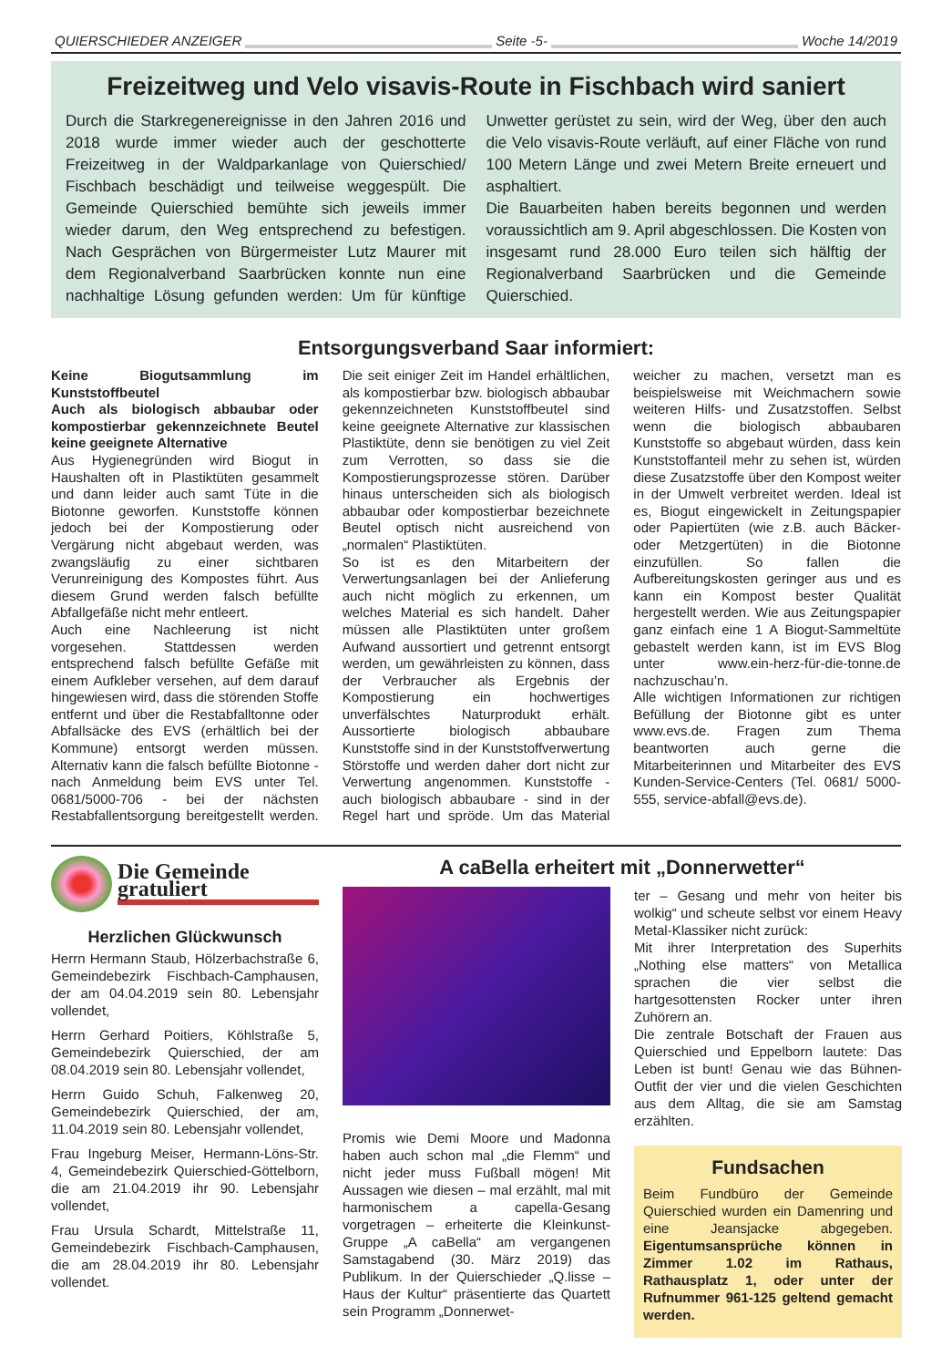QUIERSCHIEDER ANZEIGER Seite -5- Woche 14/2019
Freizeitweg und Velo visavis-Route in Fischbach wird saniert
Durch die Starkregenereignisse in den Jahren 2016 und 2018 wurde immer wieder auch der geschotterte Freizeitweg in der Waldparkanlage von Quierschied/ Fischbach beschädigt und teilweise weggespült. Die Gemeinde Quierschied bemühte sich jeweils immer wieder darum, den Weg entsprechend zu befestigen. Nach Gesprächen von Bürgermeister Lutz Maurer mit dem Regionalverband Saarbrücken konnte nun eine nachhaltige Lösung gefunden werden: Um für künftige Unwetter gerüstet zu sein, wird der Weg, über den auch die Velo visavis-Route verläuft, auf einer Fläche von rund 100 Metern Länge und zwei Metern Breite erneuert und asphaltiert.
Die Bauarbeiten haben bereits begonnen und werden voraussichtlich am 9. April abgeschlossen. Die Kosten von insgesamt rund 28.000 Euro teilen sich hälftig der Regionalverband Saarbrücken und die Gemeinde Quierschied.
Entsorgungsverband Saar informiert:
Keine Biogutsammlung im Kunststoffbeutel
Auch als biologisch abbaubar oder kompostierbar gekennzeichnete Beutel keine geeignete Alternative
Aus Hygienegründen wird Biogut in Haushalten oft in Plastiktüten gesammelt und dann leider auch samt Tüte in die Biotonne geworfen. Kunststoffe können jedoch bei der Kompostierung oder Vergärung nicht abgebaut werden, was zwangsläufig zu einer sichtbaren Verunreinigung des Kompostes führt. Aus diesem Grund werden falsch befüllte Abfallgefäße nicht mehr entleert.
Auch eine Nachleerung ist nicht vorgesehen. Stattdessen werden entsprechend falsch befüllte Gefäße mit einem Aufkleber versehen, auf dem darauf hingewiesen wird, dass die störenden Stoffe entfernt und über die Restabfalltonne oder Abfallsäcke des EVS (erhältlich bei der Kommune) entsorgt werden müssen. Alternativ kann die falsch befüllte Biotonne - nach Anmeldung beim EVS unter Tel. 0681/5000-706 - bei der nächsten Restabfallentsorgung bereitgestellt werden. Die seit einiger Zeit im Handel erhältlichen, als kompostierbar bzw. biologisch abbaubar gekennzeichneten Kunststoffbeutel sind keine geeignete Alternative zur klassischen Plastiktüte, denn sie benötigen zu viel Zeit zum Verrotten, so dass sie die Kompostierungsprozesse stören. Darüber hinaus unterscheiden sich als biologisch abbaubar oder kompostierbar bezeichnete Beutel optisch nicht ausreichend von „normalen“ Plastiktüten.
So ist es den Mitarbeitern der Verwertungsanlagen bei der Anlieferung auch nicht möglich zu erkennen, um welches Material es sich handelt. Daher müssen alle Plastiktüten unter großem Aufwand aussortiert und getrennt entsorgt werden, um gewährleisten zu können, dass der Verbraucher als Ergebnis der Kompostierung ein hochwertiges unverfälschtes Naturprodukt erhält. Aussortierte biologisch abbaubare Kunststoffe sind in der Kunststoffverwertung Störstoffe und werden daher dort nicht zur Verwertung angenommen. Kunststoffe - auch biologisch abbaubare - sind in der Regel hart und spröde. Um das Material weicher zu machen, versetzt man es beispielsweise mit Weichmachern sowie weiteren Hilfs- und Zusatzstoffen. Selbst wenn die biologisch abbaubaren Kunststoffe so abgebaut würden, dass kein Kunststoffanteil mehr zu sehen ist, würden diese Zusatzstoffe über den Kompost weiter in der Umwelt verbreitet werden. Ideal ist es, Biogut eingewickelt in Zeitungspapier oder Papiertüten (wie z.B. auch Bäcker- oder Metzgertüten) in die Biotonne einzufüllen. So fallen die Aufbereitungskosten geringer aus und es kann ein Kompost bester Qualität hergestellt werden. Wie aus Zeitungspapier ganz einfach eine 1 A Biogut-Sammeltüte gebastelt werden kann, ist im EVS Blog unter www.ein-herz-für-die-tonne.de nachzuschau’n.
Alle wichtigen Informationen zur richtigen Befüllung der Biotonne gibt es unter www.evs.de. Fragen zum Thema beantworten auch gerne die Mitarbeiterinnen und Mitarbeiter des EVS Kunden-Service-Centers (Tel. 0681/ 5000-555, service-abfall@evs.de).
Die Gemeinde
gratuliert
Herzlichen Glückwunsch
Herrn Hermann Staub, Hölzerbachstraße 6, Gemeindebezirk Fischbach-Camphausen, der am 04.04.2019 sein 80. Lebensjahr vollendet,
Herrn Gerhard Poitiers, Köhlstraße 5, Gemeindebezirk Quierschied, der am 08.04.2019 sein 80. Lebensjahr vollendet,
Herrn Guido Schuh, Falkenweg 20, Gemeindebezirk Quierschied, der am, 11.04.2019 sein 80. Lebensjahr vollendet,
Frau Ingeburg Meiser, Hermann-Löns-Str. 4, Gemeindebezirk Quierschied-Göttelborn, die am 21.04.2019 ihr 90. Lebensjahr vollendet,
Frau Ursula Schardt, Mittelstraße 11, Gemeindebezirk Fischbach-Camphausen, die am 28.04.2019 ihr 80. Lebensjahr vollendet.
A caBella erheitert mit „Donnerwetter“
Promis wie Demi Moore und Madonna haben auch schon mal „die Flemm“ und nicht jeder muss Fußball mögen! Mit Aussagen wie diesen – mal erzählt, mal mit harmonischem a capella-Gesang vorgetragen – erheiterte die Kleinkunst-Gruppe „A caBella“ am vergangenen Samstagabend (30. März 2019) das Publikum. In der Quierschieder „Q.lisse – Haus der Kultur“ präsentierte das Quartett sein Programm „Donnerwet-
ter – Gesang und mehr von heiter bis wolkig“ und scheute selbst vor einem Heavy Metal-Klassiker nicht zurück:
Mit ihrer Interpretation des Superhits „Nothing else matters“ von Metallica sprachen die vier selbst die hartgesottensten Rocker unter ihren Zuhörern an.
Die zentrale Botschaft der Frauen aus Quierschied und Eppelborn lautete: Das Leben ist bunt! Genau wie das Bühnen-Outfit der vier und die vielen Geschichten aus dem Alltag, die sie am Samstag erzählten.
Fundsachen
Beim Fundbüro der Gemeinde Quierschied wurden ein Damenring und eine Jeansjacke abgegeben. Eigentumsansprüche können in Zimmer 1.02 im Rathaus, Rathausplatz 1, oder unter der Rufnummer 961-125 geltend gemacht werden.